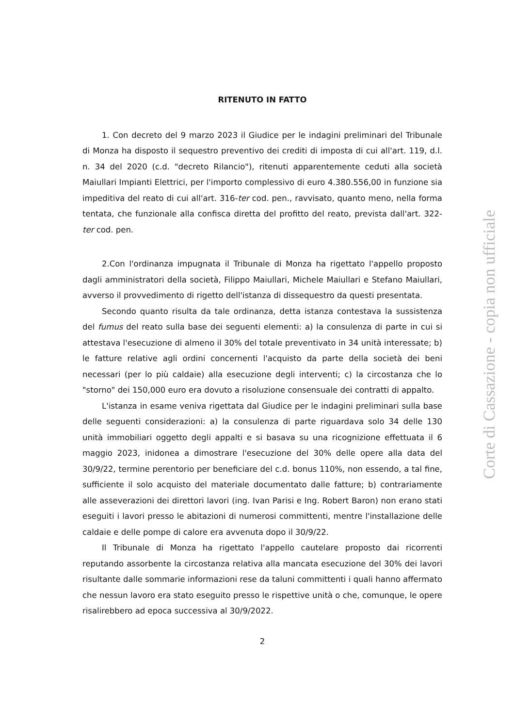RITENUTO IN FATTO
1. Con decreto del 9 marzo 2023 il Giudice per le indagini preliminari del Tribunale di Monza ha disposto il sequestro preventivo dei crediti di imposta di cui all'art. 119, d.l. n. 34 del 2020 (c.d. "decreto Rilancio"), ritenuti apparentemente ceduti alla società Maiullari Impianti Elettrici, per l'importo complessivo di euro 4.380.556,00 in funzione sia impeditiva del reato di cui all'art. 316-ter cod. pen., ravvisato, quanto meno, nella forma tentata, che funzionale alla confisca diretta del profitto del reato, prevista dall'art. 322-ter cod. pen.
2.Con l'ordinanza impugnata il Tribunale di Monza ha rigettato l'appello proposto dagli amministratori della società, Filippo Maiullari, Michele Maiullari e Stefano Maiullari, avverso il provvedimento di rigetto dell'istanza di dissequestro da questi presentata.
Secondo quanto risulta da tale ordinanza, detta istanza contestava la sussistenza del fumus del reato sulla base dei seguenti elementi: a) la consulenza di parte in cui si attestava l'esecuzione di almeno il 30% del totale preventivato in 34 unità interessate; b) le fatture relative agli ordini concernenti l'acquisto da parte della società dei beni necessari (per lo più caldaie) alla esecuzione degli interventi; c) la circostanza che lo "storno" dei 150,000 euro era dovuto a risoluzione consensuale dei contratti di appalto.
L'istanza in esame veniva rigettata dal Giudice per le indagini preliminari sulla base delle seguenti considerazioni: a) la consulenza di parte riguardava solo 34 delle 130 unità immobiliari oggetto degli appalti e si basava su una ricognizione effettuata il 6 maggio 2023, inidonea a dimostrare l'esecuzione del 30% delle opere alla data del 30/9/22, termine perentorio per beneficiare del c.d. bonus 110%, non essendo, a tal fine, sufficiente il solo acquisto del materiale documentato dalle fatture; b) contrariamente alle asseverazioni dei direttori lavori (ing. Ivan Parisi e Ing. Robert Baron) non erano stati eseguiti i lavori presso le abitazioni di numerosi committenti, mentre l'installazione delle caldaie e delle pompe di calore era avvenuta dopo il 30/9/22.
Il Tribunale di Monza ha rigettato l'appello cautelare proposto dai ricorrenti reputando assorbente la circostanza relativa alla mancata esecuzione del 30% dei lavori risultante dalle sommarie informazioni rese da taluni committenti i quali hanno affermato che nessun lavoro era stato eseguito presso le rispettive unità o che, comunque, le opere risalirebbero ad epoca successiva al 30/9/2022.
2
Corte di Cassazione - copia non ufficiale